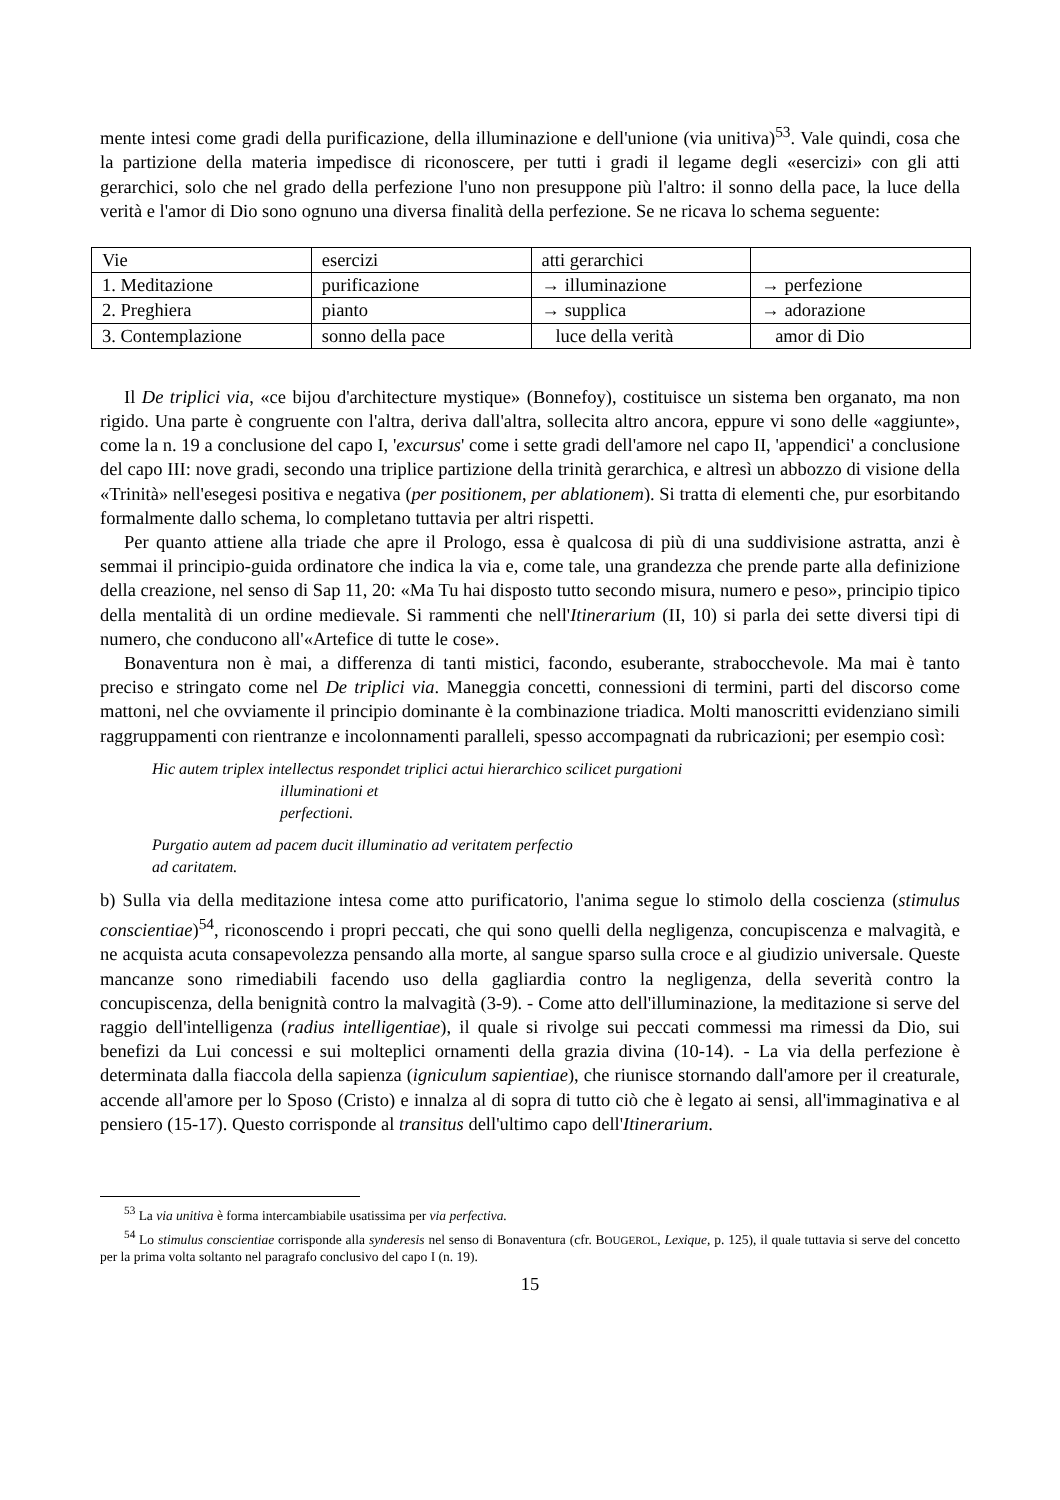mente intesi come gradi della purificazione, della illuminazione e dell'unione (via unitiva)<sup>53</sup>. Vale quindi, cosa che la partizione della materia impedisce di riconoscere, per tutti i gradi il legame degli «esercizi» con gli atti gerarchici, solo che nel grado della perfezione l'uno non presuppone più l'altro: il sonno della pace, la luce della verità e l'amor di Dio sono ognuno una diversa finalità della perfezione. Se ne ricava lo schema seguente:
| Vie | esercizi | atti gerarchici | |
| 1. Meditazione | purificazione | → illuminazione | → perfezione |
| 2. Preghiera | pianto | → supplica | → adorazione |
| 3. Contemplazione | sonno della pace | luce della verità | amor di Dio |
Il De triplici via, «ce bijou d'architecture mystique» (Bonnefoy), costituisce un sistema ben organato, ma non rigido. Una parte è congruente con l'altra, deriva dall'altra, sollecita altro ancora, eppure vi sono delle «aggiunte», come la n. 19 a conclusione del capo I, 'excursus' come i sette gradi dell'amore nel capo II, 'appendici' a conclusione del capo III: nove gradi, secondo una triplice partizione della trinità gerarchica, e altresì un abbozzo di visione della «Trinità» nell'esegesi positiva e negativa (per positionem, per ablationem). Si tratta di elementi che, pur esorbitando formalmente dallo schema, lo completano tuttavia per altri rispetti.
Per quanto attiene alla triade che apre il Prologo, essa è qualcosa di più di una suddivisione astratta, anzi è semmai il principio-guida ordinatore che indica la via e, come tale, una grandezza che prende parte alla definizione della creazione, nel senso di Sap 11, 20: «Ma Tu hai disposto tutto secondo misura, numero e peso», principio tipico della mentalità di un ordine medievale. Si rammenti che nell'Itinerarium (II, 10) si parla dei sette diversi tipi di numero, che conducono all'«Artefice di tutte le cose».
Bonaventura non è mai, a differenza di tanti mistici, facondo, esuberante, strabocchevole. Ma mai è tanto preciso e stringato come nel De triplici via. Maneggia concetti, connessioni di termini, parti del discorso come mattoni, nel che ovviamente il principio dominante è la combinazione triadica. Molti manoscritti evidenziano simili raggruppamenti con rientranze e incolonnamenti paralleli, spesso accompagnati da rubricazioni; per esempio così:
Hic autem triplex intellectus respondet triplici actui hierarchico scilicet purgationi
illuminationi et
perfectioni.
Purgatio autem ad pacem ducit illuminatio ad veritatem perfectio
ad caritatem.
b) Sulla via della meditazione intesa come atto purificatorio, l'anima segue lo stimolo della coscienza (stimulus conscientiae)<sup>54</sup>, riconoscendo i propri peccati, che qui sono quelli della negligenza, concupiscenza e malvagità, e ne acquista acuta consapevolezza pensando alla morte, al sangue sparso sulla croce e al giudizio universale. Queste mancanze sono rimediabili facendo uso della gagliardia contro la negligenza, della severità contro la concupiscenza, della benignità contro la malvagità (3-9). - Come atto dell'illuminazione, la meditazione si serve del raggio dell'intelligenza (radius intelligentiae), il quale si rivolge sui peccati commessi ma rimessi da Dio, sui benefizi da Lui concessi e sui molteplici ornamenti della grazia divina (10-14). - La via della perfezione è determinata dalla fiaccola della sapienza (igniculum sapientiae), che riunisce stornando dall'amore per il creaturale, accende all'amore per lo Sposo (Cristo) e innalza al di sopra di tutto ciò che è legato ai sensi, all'immaginativa e al pensiero (15-17). Questo corrisponde al transitus dell'ultimo capo dell'Itinerarium.
<sup>53</sup> La via unitiva è forma intercambiabile usatissima per via perfectiva.
<sup>54</sup> Lo stimulus conscientiae corrisponde alla synderesis nel senso di Bonaventura (cfr. BOUGEROL, Lexique, p. 125), il quale tuttavia si serve del concetto per la prima volta soltanto nel paragrafo conclusivo del capo I (n. 19).
15